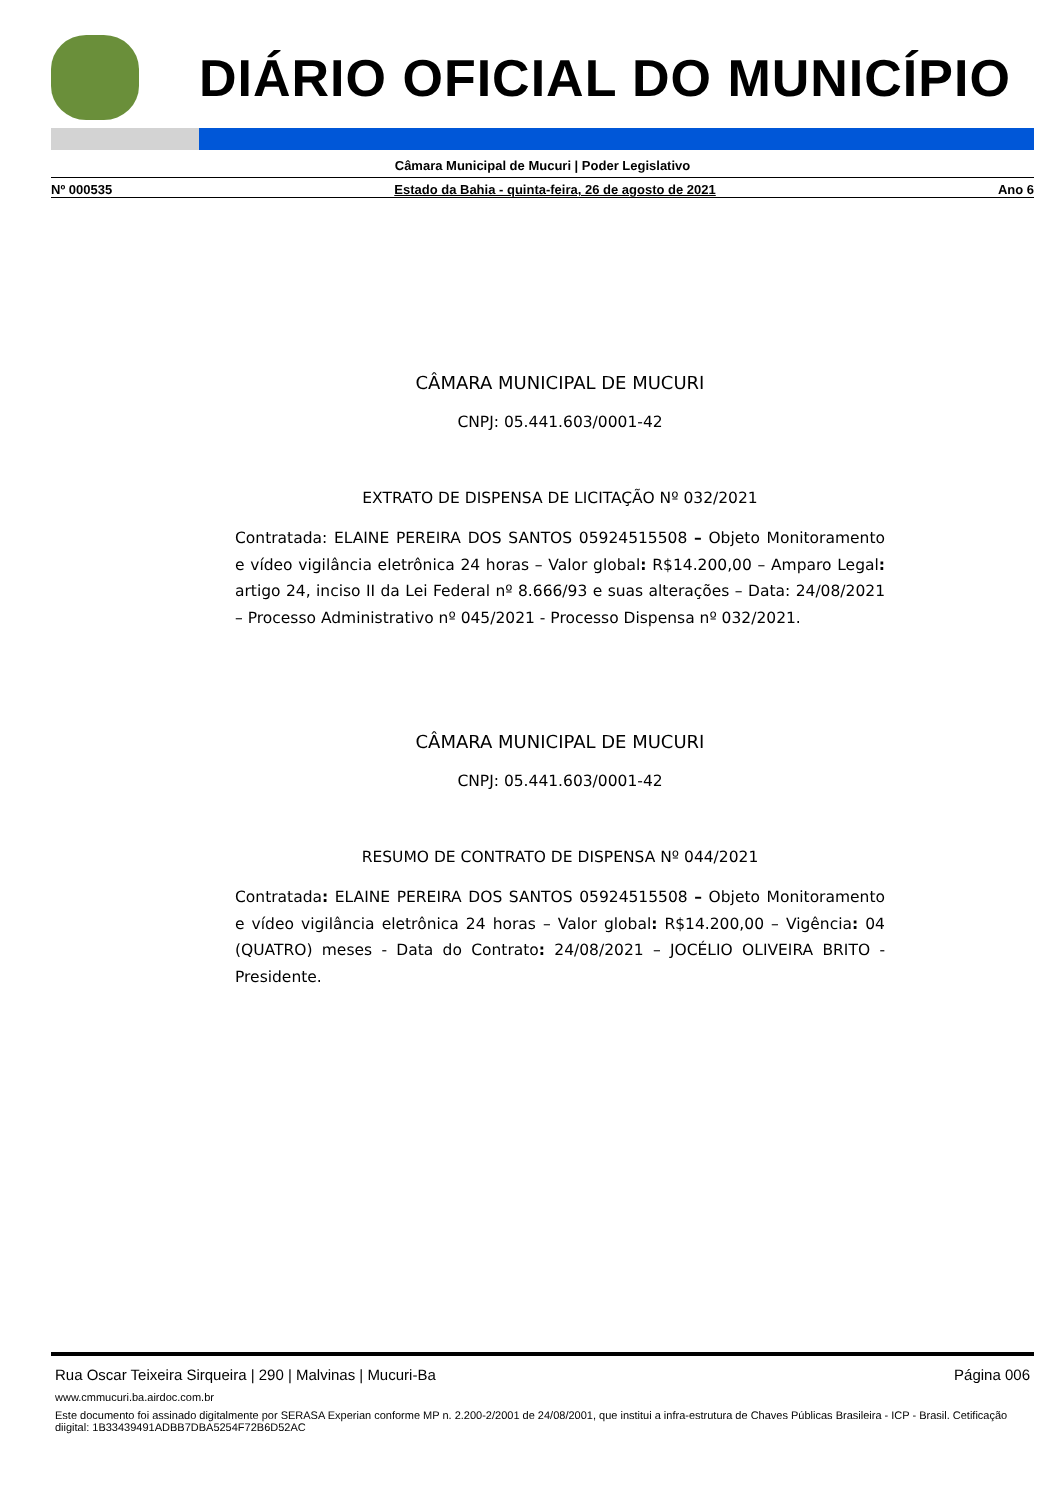DIÁRIO OFICIAL DO MUNICÍPIO
Câmara Municipal de Mucuri | Poder Legislativo
Nº 000535 Estado da Bahia - quinta-feira, 26 de agosto de 2021 Ano 6
CÂMARA MUNICIPAL DE MUCURI
CNPJ: 05.441.603/0001-42
EXTRATO DE DISPENSA DE LICITAÇÃO Nº 032/2021
Contratada: ELAINE PEREIRA DOS SANTOS 05924515508 – Objeto Monitoramento e vídeo vigilância eletrônica 24 horas – Valor global: R$14.200,00 – Amparo Legal: artigo 24, inciso II da Lei Federal nº 8.666/93 e suas alterações – Data: 24/08/2021 – Processo Administrativo nº 045/2021 - Processo Dispensa nº 032/2021.
CÂMARA MUNICIPAL DE MUCURI
CNPJ: 05.441.603/0001-42
RESUMO DE CONTRATO DE DISPENSA Nº 044/2021
Contratada: ELAINE PEREIRA DOS SANTOS 05924515508 – Objeto Monitoramento e vídeo vigilância eletrônica 24 horas – Valor global: R$14.200,00 – Vigência: 04 (QUATRO) meses - Data do Contrato: 24/08/2021 – JOCÉLIO OLIVEIRA BRITO - Presidente.
Rua Oscar Teixeira Sirqueira | 290 | Malvinas | Mucuri-Ba Página 006
www.cmmucuri.ba.airdoc.com.br
Este documento foi assinado digitalmente por SERASA Experian conforme MP n. 2.200-2/2001 de 24/08/2001, que institui a infra-estrutura de Chaves Públicas Brasileira - ICP - Brasil. Cetificação diigital: 1B33439491ADBB7DBA5254F72B6D52AC